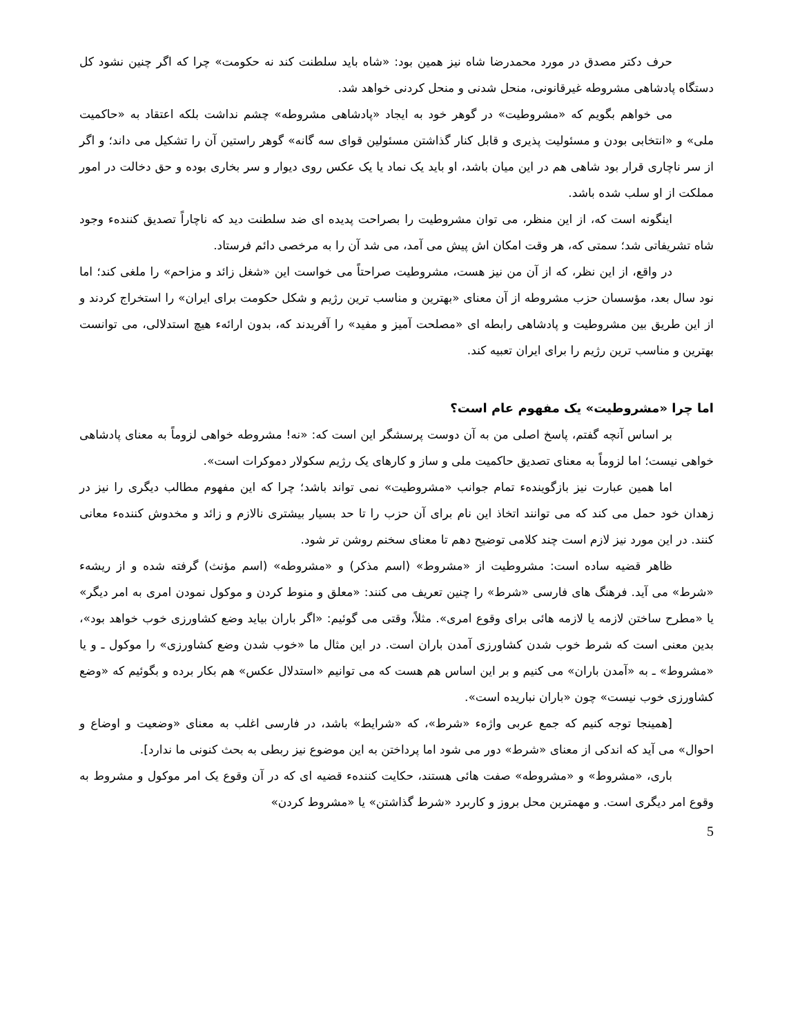حرف دکتر مصدق در مورد محمدرضا شاه نیز همین بود: «شاه باید سلطنت کند نه حکومت» چرا که اگر چنین نشود کل دستگاه پادشاهی مشروطه غیرقانونی، منحل شدنی و منحل کردنی خواهد شد.
می خواهم بگویم که «مشروطیت» در گوهر خود به ایجاد «پادشاهی مشروطه» چشم نداشت بلکه اعتقاد به «حاکمیت ملی» و «انتخابی بودن و مسئولیت پذیری و قابل کنار گذاشتن مسئولین قوای سه گانه» گوهر راستین آن را تشکیل می داند؛ و اگر از سر ناچاری قرار بود شاهی هم در این میان باشد، او باید یک نماد یا یک عکس روی دیوار و سر بخاری بوده و حق دخالت در امور مملکت از او سلب شده باشد.
اینگونه است که، از این منظر، می توان مشروطیت را بصراحت پدیده ای ضد سلطنت دید که ناچاراً تصدیق کنندهء وجود شاه تشریفاتی شد؛ سمتی که، هر وقت امکان اش پیش می آمد، می شد آن را به مرخصی دائم فرستاد.
در واقع، از این نظر، که از آن من نیز هست، مشروطیت صراحتاً می خواست این «شغل زائد و مزاحم» را ملغی کند؛ اما نود سال بعد، مؤسسان حزب مشروطه از آن معنای «بهترین و مناسب ترین رژیم و شکل حکومت برای ایران» را استخراج کردند و از این طریق بین مشروطیت و پادشاهی رابطه ای «مصلحت آمیز و مفید» را آفریدند که، بدون ارائهء هیچ استدلالی، می توانست بهترین و مناسب ترین رژیم را برای ایران تعبیه کند.
اما چرا «مشروطیت» یک مفهوم عام است؟
بر اساس آنچه گفتم، پاسخ اصلی من به آن دوست پرسشگر این است که: «نه! مشروطه خواهی لزوماً به معنای پادشاهی خواهی نیست؛ اما لزوماً به معنای تصدیق حاکمیت ملی و ساز و کارهای یک رژیم سکولار دموکرات است».
اما همین عبارت نیز بازگویندهء تمام جوانب «مشروطیت» نمی تواند باشد؛ چرا که این مفهوم مطالب دیگری را نیز در زهدان خود حمل می کند که می توانند اتخاذ این نام برای آن حزب را تا حد بسیار بیشتری نالازم و زائد و مخدوش کنندهء معانی کنند. در این مورد نیز لازم است چند کلامی توضیح دهم تا معنای سخنم روشن تر شود.
ظاهر قضیه ساده است: مشروطیت از «مشروط» (اسم مذکر) و «مشروطه» (اسم مؤنث) گرفته شده و از ریشهء «شرط» می آید. فرهنگ های فارسی «شرط» را چنین تعریف می کنند: «معلق و منوط کردن و موکول نمودن امری به امر دیگر» یا «مطرح ساختن لازمه یا لازمه هائی برای وقوع امری». مثلاً، وقتی می گوئیم: «اگر باران بیاید وضع کشاورزی خوب خواهد بود»، بدین معنی است که شرط خوب شدن کشاورزی آمدن باران است. در این مثال ما «خوب شدن وضع کشاورزی» را موکول ـ و یا «مشروط» ـ به «آمدن باران» می کنیم و بر این اساس هم هست که می توانیم «استدلال عکس» هم بکار برده و بگوئیم که «وضع کشاورزی خوب نیست» چون «باران نباریده است».
[همینجا توجه کنیم که جمع عربی واژهء «شرط»، که «شرایط» باشد، در فارسی اغلب به معنای «وضعیت و اوضاع و احوال» می آید که اندکی از معنای «شرط» دور می شود اما پرداختن به این موضوع نیز ربطی به بحث کنونی ما ندارد].
باری، «مشروط» و «مشروطه» صفت هائی هستند، حکایت کنندهء قضیه ای که در آن وقوع یک امر موکول و مشروط به وقوع امر دیگری است. و مهمترین محل بروز و کاربرد «شرط گذاشتن» یا «مشروط کردن»
5